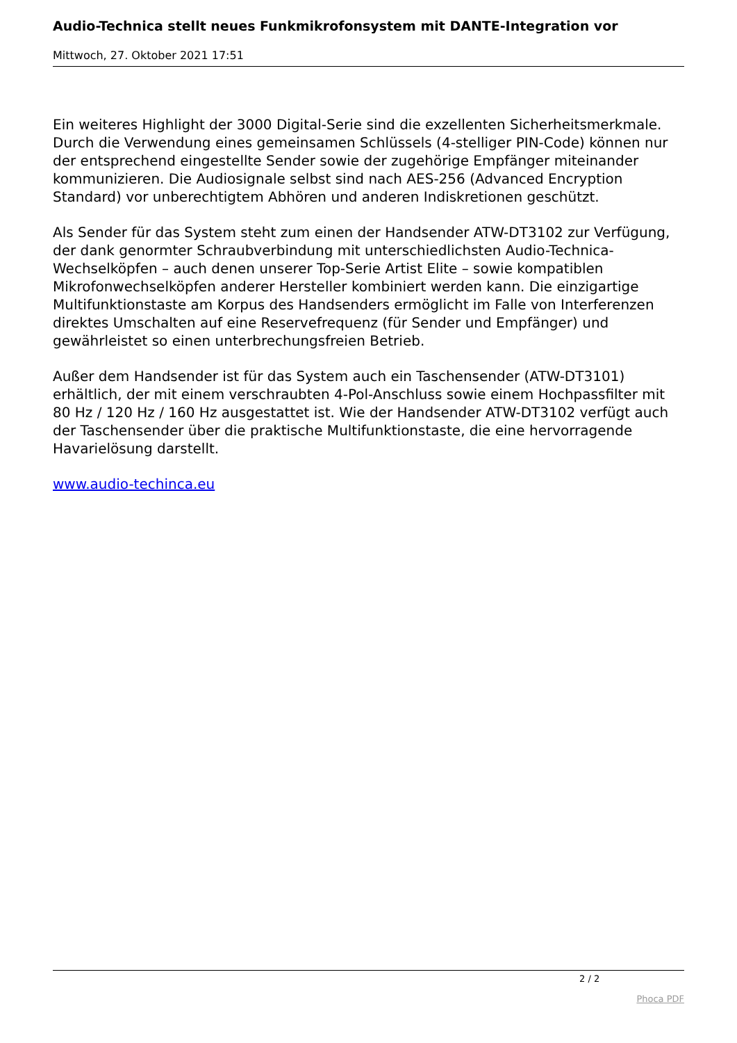Audio-Technica stellt neues Funkmikrofonsystem mit DANTE-Integration vor
Mittwoch, 27. Oktober 2021 17:51
Ein weiteres Highlight der 3000 Digital-Serie sind die exzellenten Sicherheitsmerkmale. Durch die Verwendung eines gemeinsamen Schlüssels (4-stelliger PIN-Code) können nur der entsprechend eingestellte Sender sowie der zugehörige Empfänger miteinander kommunizieren. Die Audiosignale selbst sind nach AES-256 (Advanced Encryption Standard) vor unberechtigtem Abhören und anderen Indiskretionen geschützt.
Als Sender für das System steht zum einen der Handsender ATW-DT3102 zur Verfügung, der dank genormter Schraubverbindung mit unterschiedlichsten Audio-Technica-Wechselköpfen – auch denen unserer Top-Serie Artist Elite – sowie kompatiblen Mikrofonwechselköpfen anderer Hersteller kombiniert werden kann. Die einzigartige Multifunktionstaste am Korpus des Handsenders ermöglicht im Falle von Interferenzen direktes Umschalten auf eine Reservefrequenz (für Sender und Empfänger) und gewährleistet so einen unterbrechungsfreien Betrieb.
Außer dem Handsender ist für das System auch ein Taschensender (ATW-DT3101) erhältlich, der mit einem verschraubten 4-Pol-Anschluss sowie einem Hochpassfilter mit 80 Hz / 120 Hz / 160 Hz ausgestattet ist. Wie der Handsender ATW-DT3102 verfügt auch der Taschensender über die praktische Multifunktionstaste, die eine hervorragende Havarielösung darstellt.
www.audio-techinca.eu
2 / 2
Phoca PDF